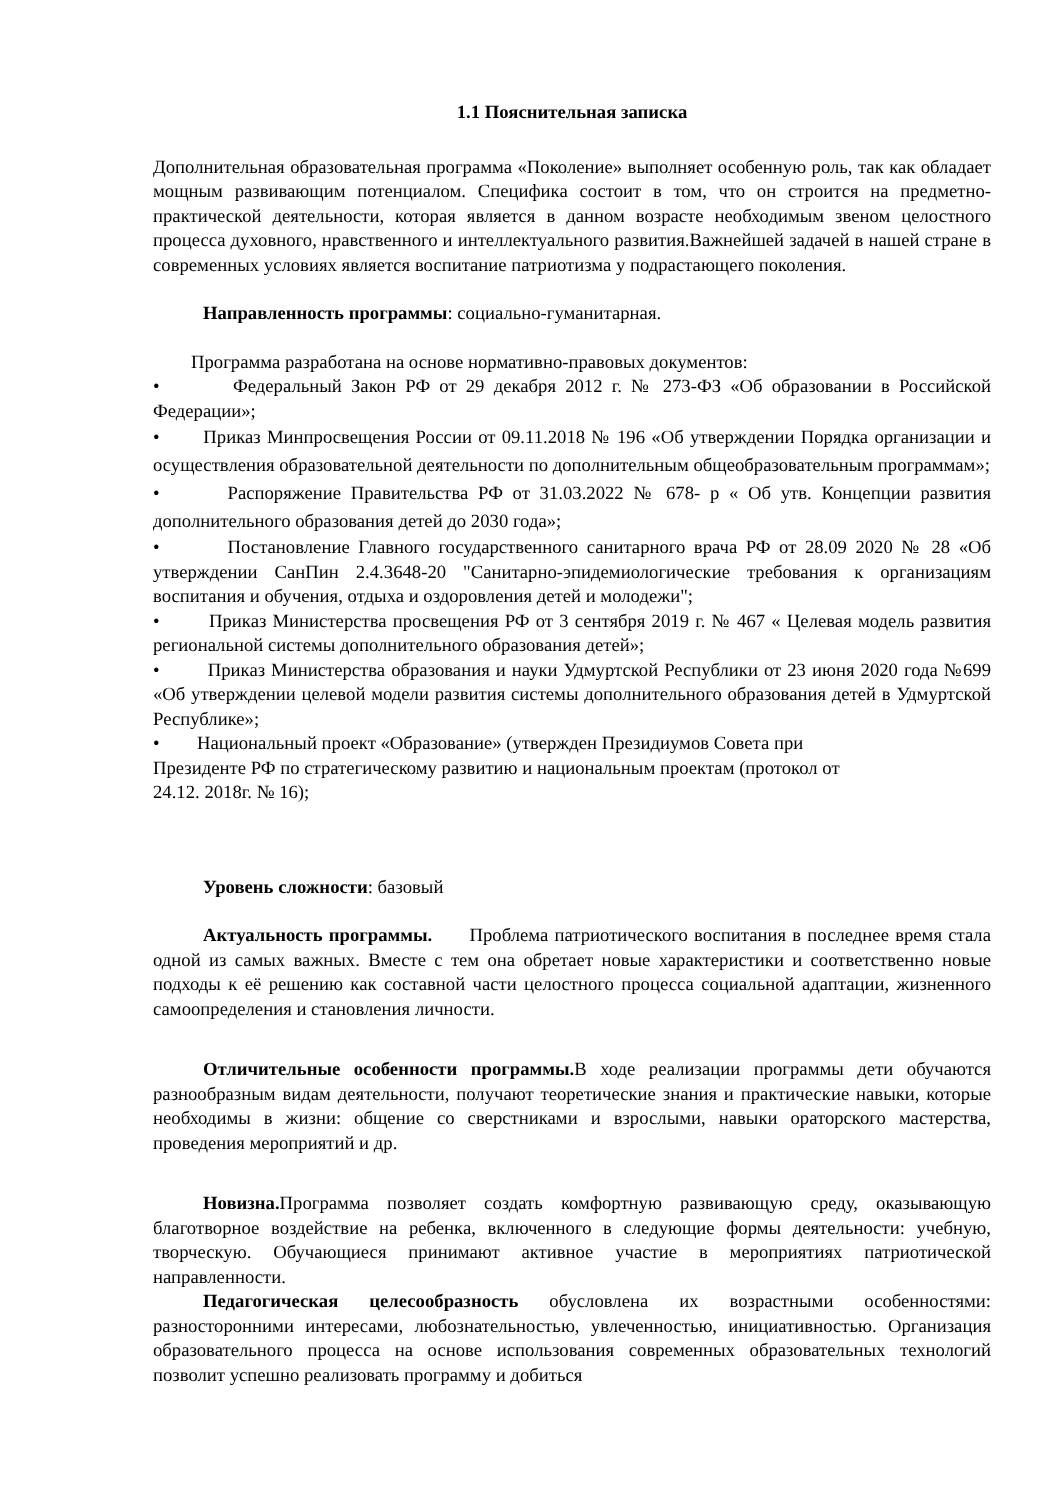1.1 Пояснительная записка
Дополнительная образовательная программа «Поколение» выполняет особенную роль, так как обладает мощным развивающим потенциалом. Специфика состоит в том, что он строится на предметно-практической деятельности, которая является в данном возрасте необходимым звеном целостного процесса духовного, нравственного и интеллектуального развития.Важнейшей задачей в нашей стране в современных условиях является воспитание патриотизма у подрастающего поколения.
Направленность программы: социально-гуманитарная.
Программа разработана на основе нормативно-правовых документов:
• Федеральный Закон РФ от 29 декабря 2012 г. № 273-ФЗ «Об образовании в Российской Федерации»;
• Приказ Минпросвещения России от 09.11.2018 № 196 «Об утверждении Порядка организации и осуществления образовательной деятельности по дополнительным общеобразовательным программам»;
• Распоряжение Правительства РФ от 31.03.2022 № 678- р « Об утв. Концепции развития дополнительного образования детей до 2030 года»;
• Постановление Главного государственного санитарного врача РФ от 28.09 2020 № 28 «Об утверждении СанПин 2.4.3648-20 "Санитарно-эпидемиологические требования к организациям воспитания и обучения, отдыха и оздоровления детей и молодежи";
• Приказ Министерства просвещения РФ от 3 сентября 2019 г. № 467 « Целевая модель развития региональной системы дополнительного образования детей»;
• Приказ Министерства образования и науки Удмуртской Республики от 23 июня 2020 года №699 «Об утверждении целевой модели развития системы дополнительного образования детей в Удмуртской Республике»;
• Национальный проект «Образование» (утвержден Президиумов Совета при
Президенте РФ по стратегическому развитию и национальным проектам (протокол от
24.12. 2018г. № 16);
Уровень сложности: базовый
Актуальность программы. Проблема патриотического воспитания в последнее время стала одной из самых важных. Вместе с тем она обретает новые характеристики и соответственно новые подходы к её решению как составной части целостного процесса социальной адаптации, жизненного самоопределения и становления личности.
Отличительные особенности программы. В ходе реализации программы дети обучаются разнообразным видам деятельности, получают теоретические знания и практические навыки, которые необходимы в жизни: общение со сверстниками и взрослыми, навыки ораторского мастерства, проведения мероприятий и др.
Новизна. Программа позволяет создать комфортную развивающую среду, оказывающую благотворное воздействие на ребенка, включенного в следующие формы деятельности: учебную, творческую. Обучающиеся принимают активное участие в мероприятиях патриотической направленности.
Педагогическая целесообразность обусловлена их возрастными особенностями: разносторонними интересами, любознательностью, увлеченностью, инициативностью. Организация образовательного процесса на основе использования современных образовательных технологий позволит успешно реализовать программу и добиться